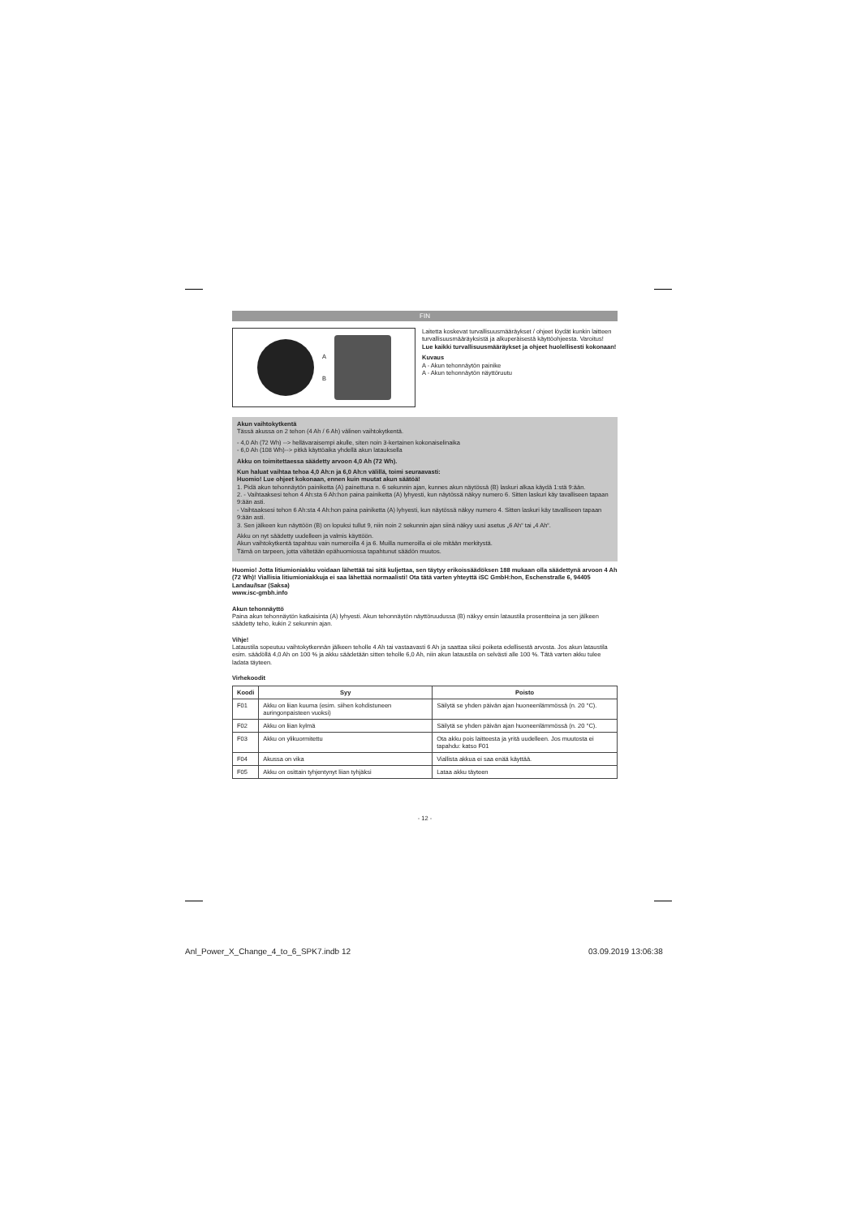FIN
A
B
Laitetta koskevat turvallisuusmääräykset / ohjeet löydät kunkin laitteen turvallisuusmääräyksistä ja alkuperäisestä käyttöohjeesta. Varoitus!
Lue kaikki turvallisuusmääräykset ja ohjeet huolellisesti kokonaan!
Kuvaus
A - Akun tehonnäytön painike
A - Akun tehonnäytön näyttöruutu
Akun vaihtokytkentä
Tässä akussa on 2 tehon (4 Ah / 6 Ah) välinen vaihtokytkentä.
- 4,0 Ah (72 Wh) --> hellävaraisempi akulle, siten noin 3-kertainen kokonaiselinaika
- 6,0 Ah (108 Wh)--> pitkä käyttöaika yhdellä akun latauksella
Akku on toimitettaessa säädetty arvoon 4,0 Ah (72 Wh).
Kun haluat vaihtaa tehoa 4,0 Ah:n ja 6,0 Ah:n välillä, toimi seuraavasti:
Huomio! Lue ohjeet kokonaan, ennen kuin muutat akun säätöä!
1. Pidä akun tehonnäytön painiketta (A) painettuna n. 6 sekunnin ajan, kunnes akun näytössä (B) laskuri alkaa käydä 1:stä 9:ään.
2. - Vaihtaaksesi tehon 4 Ah:sta 6 Ah:hon paina painiketta (A) lyhyesti, kun näytössä näkyy numero 6. Sitten laskuri käy tavalliseen tapaan 9:ään asti.
- Vaihtaaksesi tehon 6 Ah:sta 4 Ah:hon paina painiketta (A) lyhyesti, kun näytössä näkyy numero 4. Sitten laskuri käy tavalliseen tapaan 9:ään asti.
3. Sen jälkeen kun näyttöön (B) on lopuksi tullut 9, niin noin 2 sekunnin ajan siinä näkyy uusi asetus „6 Ah“ tai „4 Ah“.
Akku on nyt säädetty uudelleen ja valmis käyttöön.
Akun vaihtokytkentä tapahtuu vain numeroilla 4 ja 6. Muilla numeroilla ei ole mitään merkitystä.
Tämä on tarpeen, jotta vältetään epähuomiossa tapahtunut säädön muutos.
Huomio! Jotta litiumioniakku voidaan lähettää tai sitä kuljettaa, sen täytyy erikoissäädöksen 188 mukaan olla säädettynä arvoon 4 Ah (72 Wh)! Viallisia litiumioniakkuja ei saa lähettää normaalisti! Ota tätä varten yhteyttä iSC GmbH:hon, Eschenstraße 6, 94405 Landau/Isar (Saksa)
www.isc-gmbh.info
Akun tehonnäyttö
Paina akun tehonnäytön katkaisinta (A) lyhyesti. Akun tehonnäytön näyttöruudussa (B) näkyy ensin lataustila prosentteina ja sen jälkeen säädetty teho, kukin 2 sekunnin ajan.
Vihje!
Lataustila sopeutuu vaihtokytkennän jälkeen teholle 4 Ah tai vastaavasti 6 Ah ja saattaa siksi poiketa edellisestä arvosta. Jos akun lataustila esim. säädöllä 4,0 Ah on 100 % ja akku säädetään sitten teholle 6,0 Ah, niin akun lataustila on selvästi alle 100 %. Tätä varten akku tulee ladata täyteen.
Virhekoodit
| Koodi | Syy | Poisto |
| --- | --- | --- |
| F01 | Akku on liian kuuma (esim. siihen kohdistuneen auringonpaisteen vuoksi) | Säilytä se yhden päivän ajan huoneenlämmössä (n. 20 °C). |
| F02 | Akku on liian kylmä | Säilytä se yhden päivän ajan huoneenlämmössä (n. 20 °C). |
| F03 | Akku on ylikuormitettu | Ota akku pois laitteesta ja yritä uudelleen. Jos muutosta ei tapahdu: katso F01 |
| F04 | Akussa on vika | Viallista akkua ei saa enää käyttää. |
| F05 | Akku on osittain tyhjentynyt liian tyhjäksi | Lataa akku täyteen |
- 12 -
Anl_Power_X_Change_4_to_6_SPK7.indb 12
03.09.2019 13:06:38